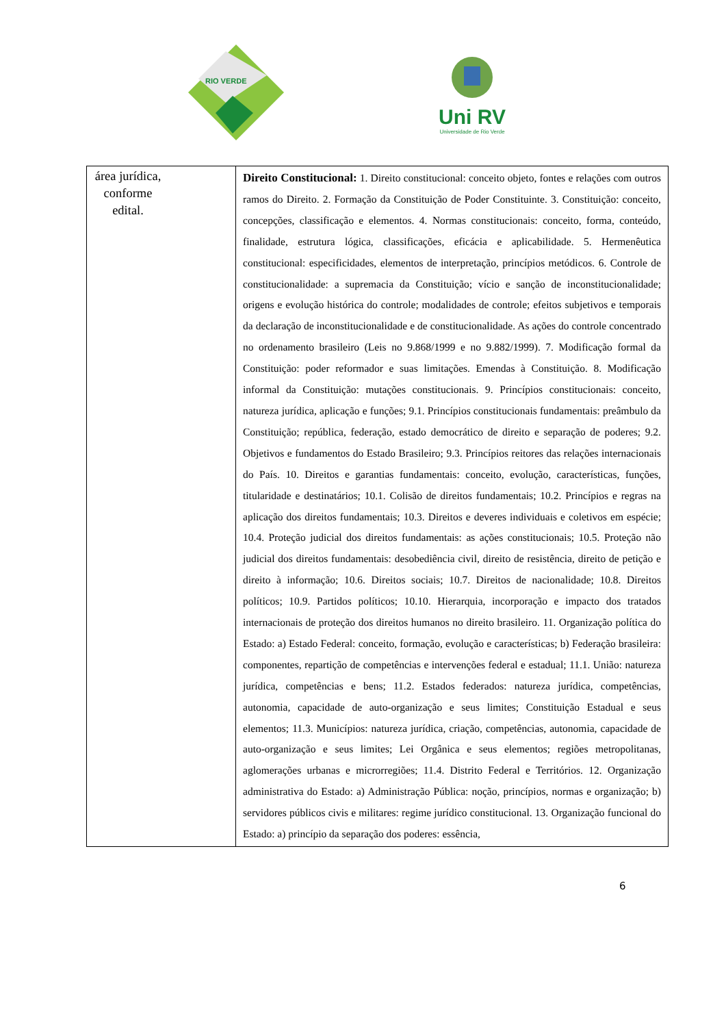RIO VERDE
Uni RV
Universidade de Rio Verde
| área jurídica, conforme edital. | Direito Constitucional: 1. Direito constitucional: conceito objeto, fontes e relações com outros ramos do Direito. 2. Formação da Constituição de Poder Constituinte. 3. Constituição: conceito, concepções, classificação e elementos. 4. Normas constitucionais: conceito, forma, conteúdo, finalidade, estrutura lógica, classificações, eficácia e aplicabilidade. 5. Hermenêutica constitucional: especificidades, elementos de interpretação, princípios metódicos. 6. Controle de constitucionalidade: a supremacia da Constituição; vício e sanção de inconstitucionalidade; origens e evolução histórica do controle; modalidades de controle; efeitos subjetivos e temporais da declaração de inconstitucionalidade e de constitucionalidade. As ações do controle concentrado no ordenamento brasileiro (Leis no 9.868/1999 e no 9.882/1999). 7. Modificação formal da Constituição: poder reformador e suas limitações. Emendas à Constituição. 8. Modificação informal da Constituição: mutações constitucionais. 9. Princípios constitucionais: conceito, natureza jurídica, aplicação e funções; 9.1. Princípios constitucionais fundamentais: preâmbulo da Constituição; república, federação, estado democrático de direito e separação de poderes; 9.2. Objetivos e fundamentos do Estado Brasileiro; 9.3. Princípios reitores das relações internacionais do País. 10. Direitos e garantias fundamentais: conceito, evolução, características, funções, titularidade e destinatários; 10.1. Colisão de direitos fundamentais; 10.2. Princípios e regras na aplicação dos direitos fundamentais; 10.3. Direitos e deveres individuais e coletivos em espécie; 10.4. Proteção judicial dos direitos fundamentais: as ações constitucionais; 10.5. Proteção não judicial dos direitos fundamentais: desobediência civil, direito de resistência, direito de petição e direito à informação; 10.6. Direitos sociais; 10.7. Direitos de nacionalidade; 10.8. Direitos políticos; 10.9. Partidos políticos; 10.10. Hierarquia, incorporação e impacto dos tratados internacionais de proteção dos direitos humanos no direito brasileiro. 11. Organização política do Estado: a) Estado Federal: conceito, formação, evolução e características; b) Federação brasileira: componentes, repartição de competências e intervenções federal e estadual; 11.1. União: natureza jurídica, competências e bens; 11.2. Estados federados: natureza jurídica, competências, autonomia, capacidade de auto-organização e seus limites; Constituição Estadual e seus elementos; 11.3. Municípios: natureza jurídica, criação, competências, autonomia, capacidade de auto-organização e seus limites; Lei Orgânica e seus elementos; regiões metropolitanas, aglomerações urbanas e microrregiões; 11.4. Distrito Federal e Territórios. 12. Organização administrativa do Estado: a) Administração Pública: noção, princípios, normas e organização; b) servidores públicos civis e militares: regime jurídico constitucional. 13. Organização funcional do Estado: a) princípio da separação dos poderes: essência, |
6